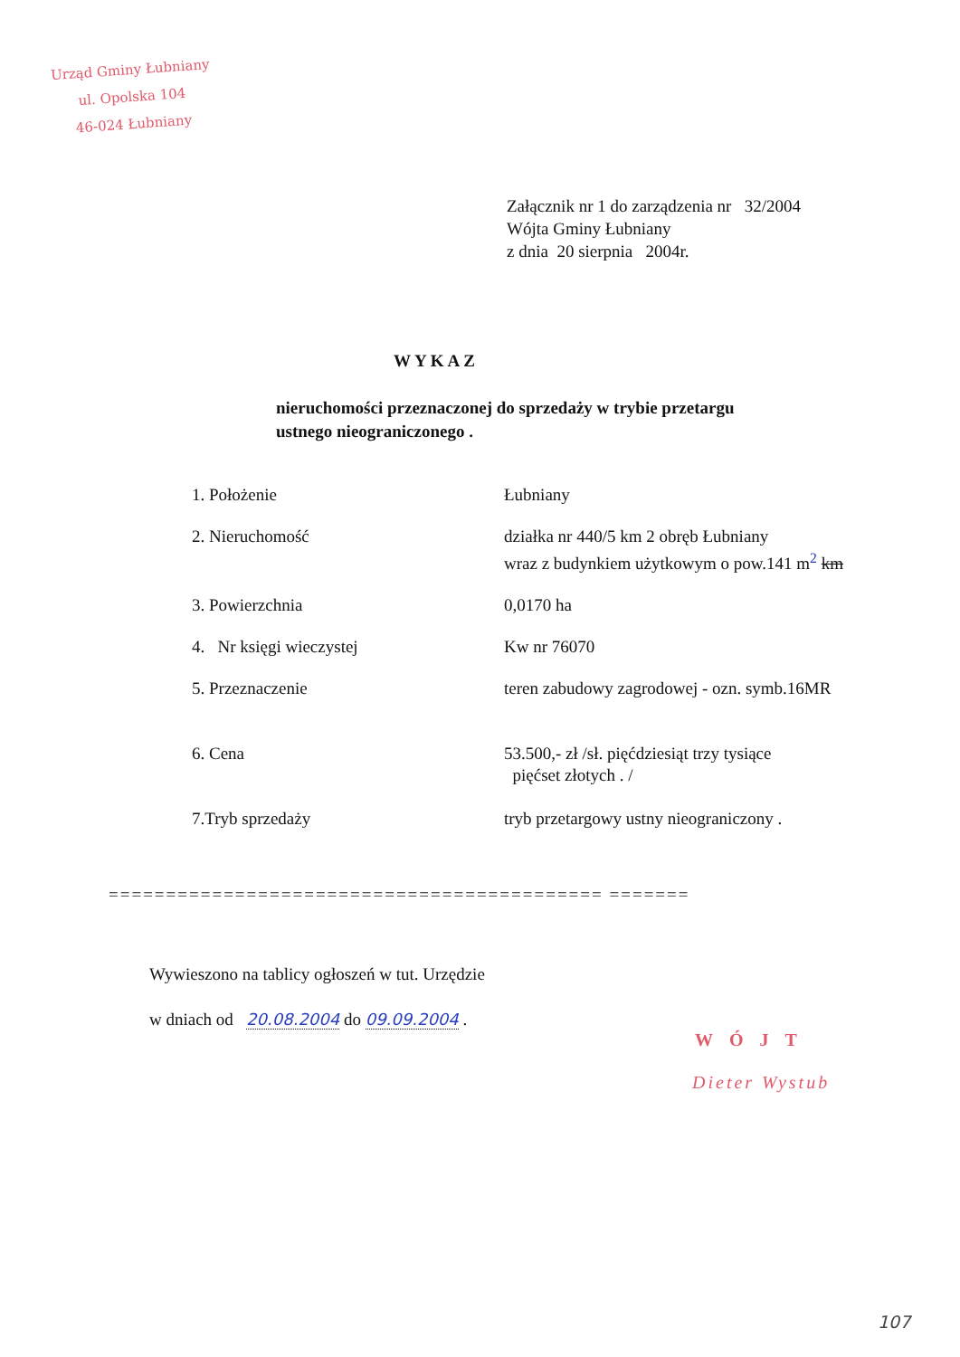Urząd Gminy Łubniany
ul. Opolska 104
46-024 Łubniany
Załącznik nr 1 do zarządzenia nr 32/2004
Wójta Gminy Łubniany
z dnia 20 sierpnia 2004r.
WYKAZ
nieruchomości przeznaczonej do sprzedaży w trybie przetargu
ustnego nieograniczonego .
| 1. Położenie | Łubniany |
| 2. Nieruchomość | działka nr 440/5 km 2 obręb Łubniany wraz z budynkiem użytkowym o pow.141 m<sup>2</sup> km |
| 3. Powierzchnia | 0,0170 ha |
| 4. Nr księgi wieczystej | Kw nr 76070 |
| 5. Przeznaczenie | teren zabudowy zagrodowej - ozn. symb.16MR |
| 6. Cena | 53.500,- zł /sł. pięćdziesiąt trzy tysiące pięćset złotych . / |
| 7.Tryb sprzedaży | tryb przetargowy ustny nieograniczony . |
=========================================== =======
Wywieszono na tablicy ogłoszeń w tut. Urzędzie
w dniach od 20.08.2004 do 09.09.2004 .
WÓJT
Dieter Wystub
107